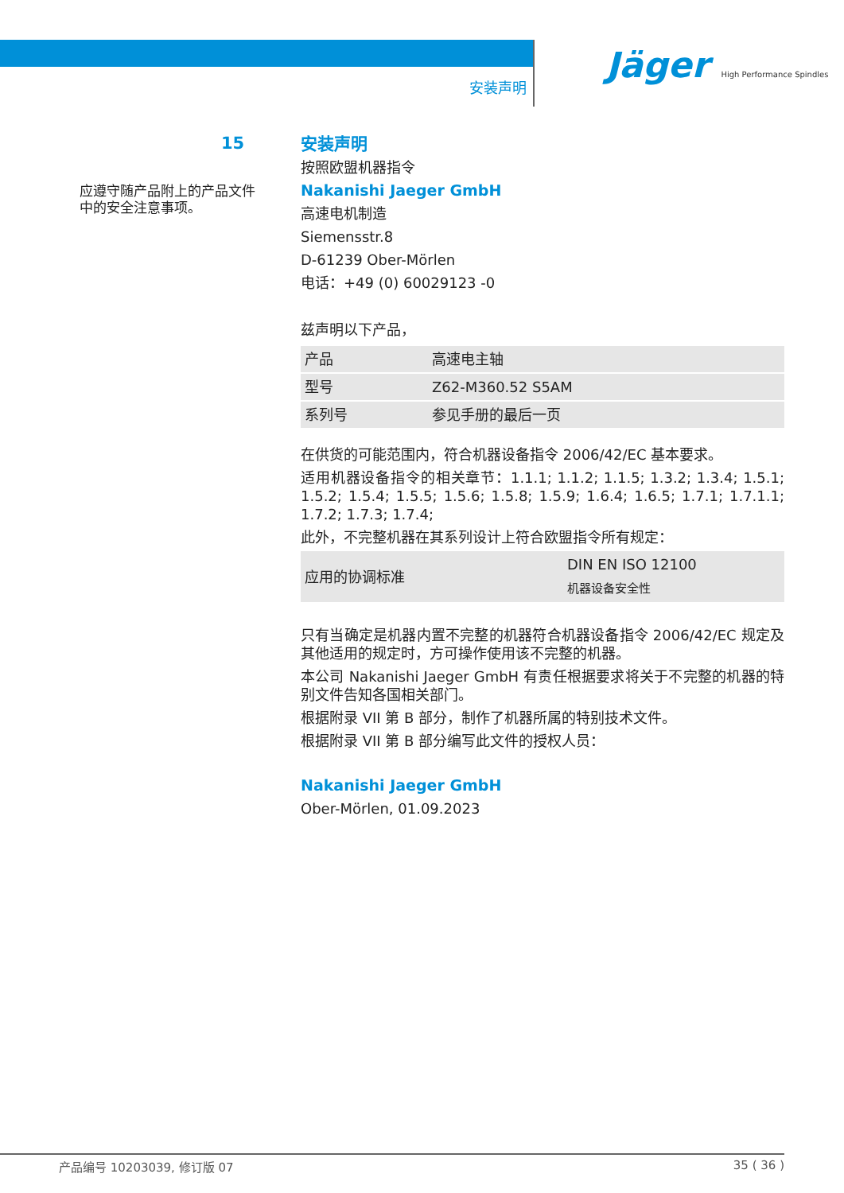安装声明
Jäger High Performance Spindles
15
应遵守随产品附上的产品文件中的安全注意事项。
安装声明
按照欧盟机器指令
Nakanishi Jaeger GmbH
高速电机制造
Siemensstr.8
D-61239 Ober-Mörlen
电话：+49 (0) 60029123 -0
兹声明以下产品，
| 产品 | 高速电主轴 |
| 型号 | Z62-M360.52 S5AM |
| 系列号 | 参见手册的最后一页 |
在供货的可能范围内，符合机器设备指令 2006/42/EC 基本要求。
适用机器设备指令的相关章节：1.1.1; 1.1.2; 1.1.5; 1.3.2; 1.3.4; 1.5.1; 1.5.2; 1.5.4; 1.5.5; 1.5.6; 1.5.8; 1.5.9; 1.6.4; 1.6.5; 1.7.1; 1.7.1.1; 1.7.2; 1.7.3; 1.7.4;
此外，不完整机器在其系列设计上符合欧盟指令所有规定：
| 应用的协调标准 | DIN EN ISO 12100 机器设备安全性 |
只有当确定是机器内置不完整的机器符合机器设备指令 2006/42/EC 规定及其他适用的规定时，方可操作使用该不完整的机器。
本公司 Nakanishi Jaeger GmbH 有责任根据要求将关于不完整的机器的特别文件告知各国相关部门。
根据附录 VII 第 B 部分，制作了机器所属的特别技术文件。
根据附录 VII 第 B 部分编写此文件的授权人员：
Nakanishi Jaeger GmbH
Ober-Mörlen, 01.09.2023
产品编号 10203039, 修订版 07 35 ( 36 )